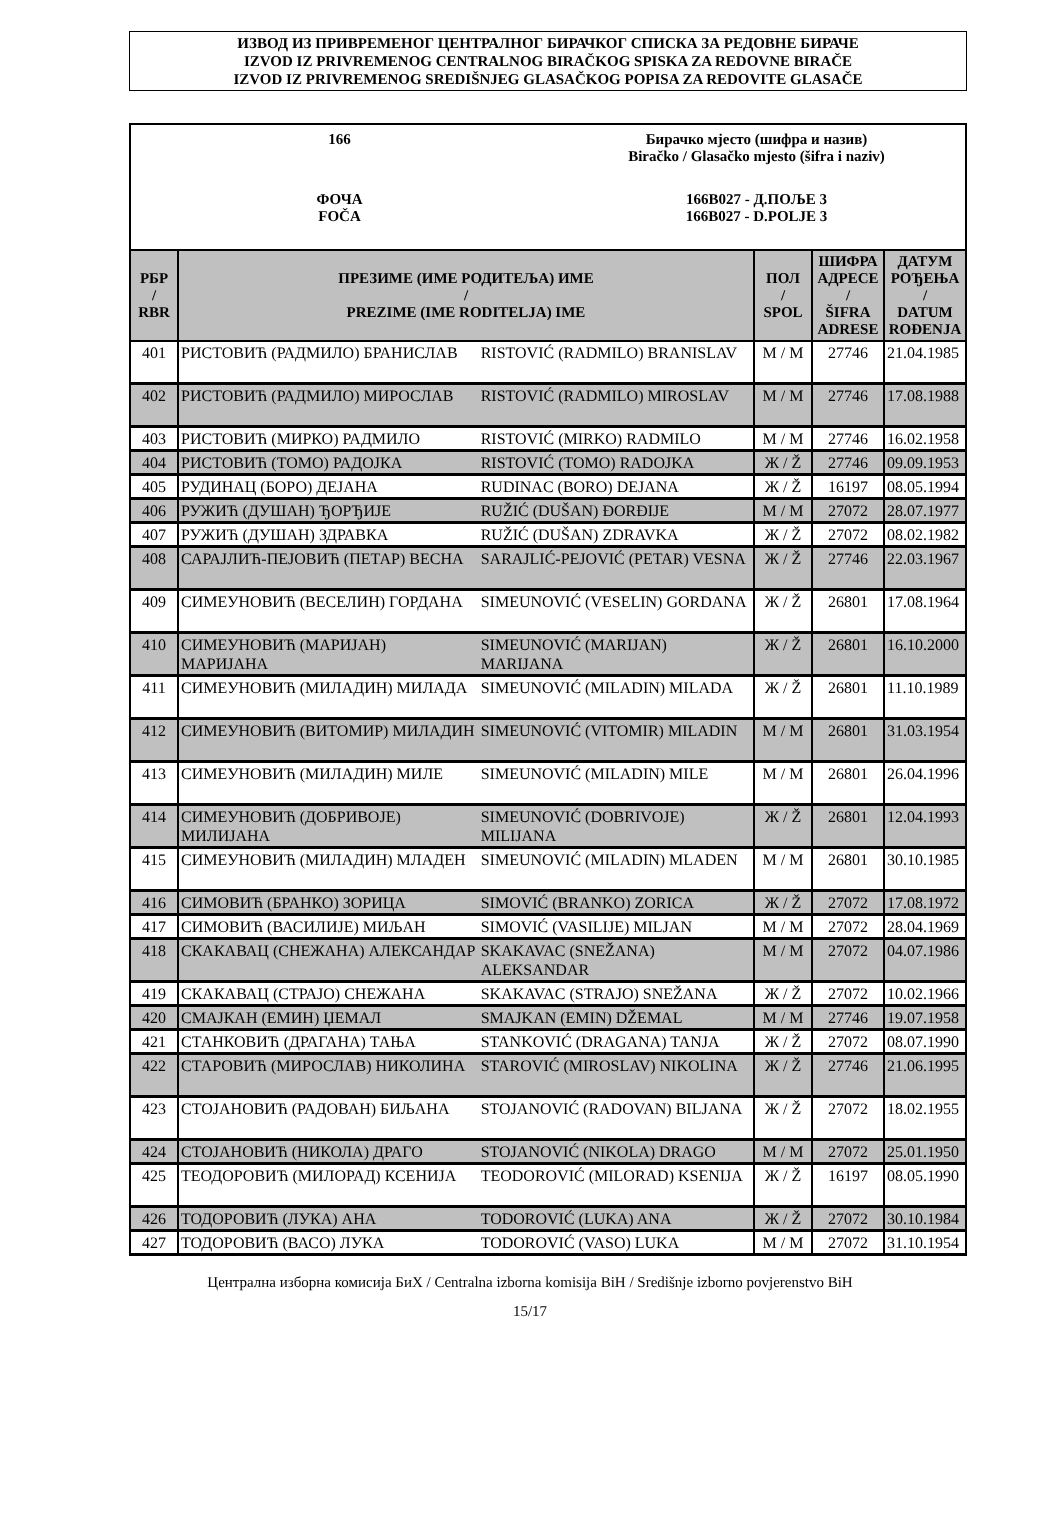ИЗВОД ИЗ ПРИВРЕМЕНОГ ЦЕНТРАЛНОГ БИРАЧКОГ СПИСКА ЗА РЕДОВНЕ БИРАЧЕ
IZVOD IZ PRIVREMENOG CENTRALNOG BIRAČKOG SPISKA ZA REDOVNE BIRAČE
IZVOD IZ PRIVREMENOG SREDIŠNJEG GLASAČKOG POPISA ZA REDOVITE GLASAČE
166 Бирачко мјесто (шифра и назив)
Biračko / Glasačko mjesto (šifra i naziv)
ФОЧА
FOČA
166B027 - Д.ПОЉЕ 3
166B027 - D.POLJE 3
| РБР / RBR | ПРЕЗИМЕ (ИМЕ РОДИТЕЉА) ИМЕ / PREZIME (IME RODITELJA) IME | | ПОЛ / SPOL | ШИФРА АДРЕСЕ / ŠIFRA ADRESE | ДАТУМ РОЂЕЊА / DATUM ROĐENJA |
| --- | --- | --- | --- | --- | --- |
| 401 | РИСТОВИЋ (РАДМИЛО) БРАНИСЛАВ | RISTOVIĆ (RADMILO) BRANISLAV | М / M | 27746 | 21.04.1985 |
| 402 | РИСТОВИЋ (РАДМИЛО) МИРОСЛАВ | RISTOVIĆ (RADMILO) MIROSLAV | М / M | 27746 | 17.08.1988 |
| 403 | РИСТОВИЋ (МИРКО) РАДМИЛО | RISTOVIĆ (MIRKO) RADMILO | М / M | 27746 | 16.02.1958 |
| 404 | РИСТОВИЋ (ТОМО) РАДОЈКА | RISTOVIĆ (TOMO) RADOJKA | Ж / Ž | 27746 | 09.09.1953 |
| 405 | РУДИНАЦ (БОРО) ДЕЈАНА | RUDINAC (BORO) DEJANA | Ж / Ž | 16197 | 08.05.1994 |
| 406 | РУЖИЋ (ДУШАН) ЂОРЂИЈЕ | RUŽIĆ (DUŠAN) ĐORĐIJE | М / M | 27072 | 28.07.1977 |
| 407 | РУЖИЋ (ДУШАН) ЗДРАВКА | RUŽIĆ (DUŠAN) ZDRAVKA | Ж / Ž | 27072 | 08.02.1982 |
| 408 | САРАЈЛИЋ-ПЕЈОВИЋ (ПЕТАР) ВЕСНА | SARAJLIĆ-PEJOVIĆ (PETAR) VESNA | Ж / Ž | 27746 | 22.03.1967 |
| 409 | СИМЕУНОВИЋ (ВЕСЕЛИН) ГОРДАНА | SIMEUNOVIĆ (VESELIN) GORDANA | Ж / Ž | 26801 | 17.08.1964 |
| 410 | СИМЕУНОВИЋ (МАРИЈАН) МАРИЈАНА | SIMEUNOVIĆ (MARIJAN) MARIJANA | Ж / Ž | 26801 | 16.10.2000 |
| 411 | СИМЕУНОВИЋ (МИЛАДИН) МИЛАДА | SIMEUNOVIĆ (MILADIN) MILADA | Ж / Ž | 26801 | 11.10.1989 |
| 412 | СИМЕУНОВИЋ (ВИТОМИР) МИЛАДИН | SIMEUNOVIĆ (VITOMIR) MILADIN | М / M | 26801 | 31.03.1954 |
| 413 | СИМЕУНОВИЋ (МИЛАДИН) МИЛЕ | SIMEUNOVIĆ (MILADIN) MILE | М / M | 26801 | 26.04.1996 |
| 414 | СИМЕУНОВИЋ (ДОБРИВОЈЕ) МИЛИЈАНА | SIMEUNOVIĆ (DOBRIVOJE) MILIJANA | Ж / Ž | 26801 | 12.04.1993 |
| 415 | СИМЕУНОВИЋ (МИЛАДИН) МЛАДЕН | SIMEUNOVIĆ (MILADIN) MLADEN | М / M | 26801 | 30.10.1985 |
| 416 | СИМОВИЋ (БРАНКО) ЗОРИЦА | SIMOVIĆ (BRANKO) ZORICA | Ж / Ž | 27072 | 17.08.1972 |
| 417 | СИМОВИЋ (ВАСИЛИЈЕ) МИЉАН | SIMOVIĆ (VASILIJE) MILJAN | М / M | 27072 | 28.04.1969 |
| 418 | СКАКАВАЦ (СНЕЖАНА) АЛЕКСАНДАР | SKAKAVAC (SNEŽANA) ALEKSANDAR | М / M | 27072 | 04.07.1986 |
| 419 | СКАКАВАЦ (СТРАЈО) СНЕЖАНА | SKAKAVAC (STRAJO) SNEŽANA | Ж / Ž | 27072 | 10.02.1966 |
| 420 | СМАЈКАН (ЕМИН) ЏЕМАЛ | SMAJKAN (EMIN) DŽEMAL | М / M | 27746 | 19.07.1958 |
| 421 | СТАНКОВИЋ (ДРАГАНА) ТАЊА | STANKOVIĆ (DRAGANA) TANJA | Ж / Ž | 27072 | 08.07.1990 |
| 422 | СТАРОВИЋ (МИРОСЛАВ) НИКОЛИНА | STAROVIĆ (MIROSLAV) NIKOLINA | Ж / Ž | 27746 | 21.06.1995 |
| 423 | СТОЈАНОВИЋ (РАДОВАН) БИЉАНА | STOJANOVIĆ (RADOVAN) BILJANA | Ж / Ž | 27072 | 18.02.1955 |
| 424 | СТОЈАНОВИЋ (НИКОЛА) ДРАГО | STOJANOVIĆ (NIKOLA) DRAGO | М / M | 27072 | 25.01.1950 |
| 425 | ТЕОДОРОВИЋ (МИЛОРАД) КСЕНИЈА | TEODOROVIĆ (MILORAD) KSENIJA | Ж / Ž | 16197 | 08.05.1990 |
| 426 | ТОДОРОВИЋ (ЛУКА) АНА | TODOROVIĆ (LUKA) ANA | Ж / Ž | 27072 | 30.10.1984 |
| 427 | ТОДОРОВИЋ (ВАСО) ЛУКА | TODOROVIĆ (VASO) LUKA | М / M | 27072 | 31.10.1954 |
Централна изборна комисија БиХ / Centralna izborna komisija BiH / Središnje izborno povjerenstvo BiH
15/17